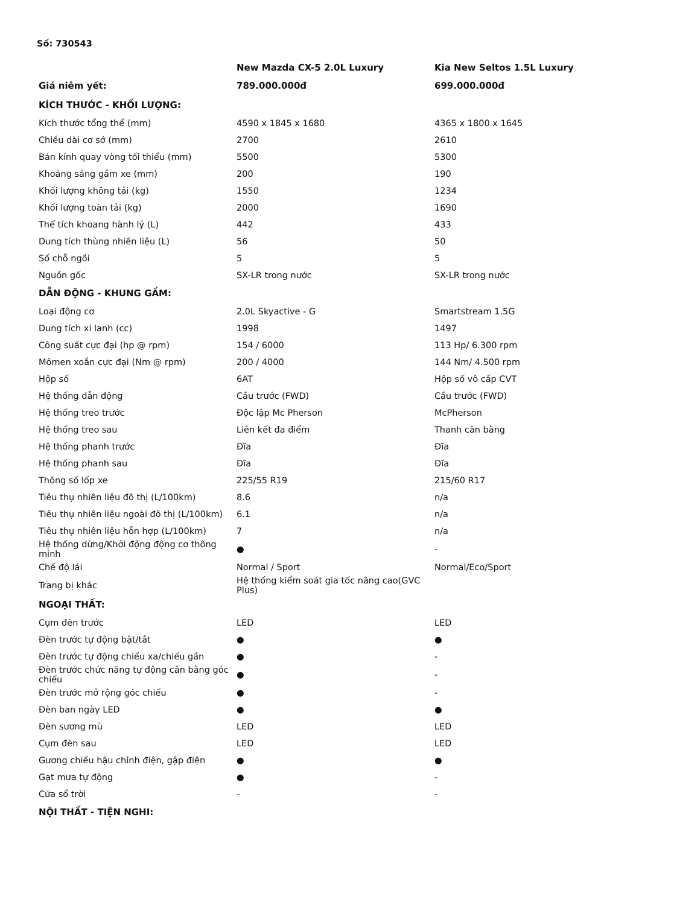Số: 730543
| | New Mazda CX-5 2.0L Luxury | Kia New Seltos 1.5L Luxury |
| --- | --- | --- |
| Giá niêm yết: | 789.000.000đ | 699.000.000đ |
| KÍCH THƯỚC - KHỐI LƯỢNG: | | |
| Kích thước tổng thể (mm) | 4590 x 1845 x 1680 | 4365 x 1800 x 1645 |
| Chiều dài cơ sở (mm) | 2700 | 2610 |
| Bán kính quay vòng tối thiểu (mm) | 5500 | 5300 |
| Khoảng sáng gầm xe (mm) | 200 | 190 |
| Khối lượng không tải (kg) | 1550 | 1234 |
| Khối lượng toàn tải (kg) | 2000 | 1690 |
| Thể tích khoang hành lý (L) | 442 | 433 |
| Dung tích thùng nhiên liệu (L) | 56 | 50 |
| Số chỗ ngồi | 5 | 5 |
| Nguồn gốc | SX-LR trong nước | SX-LR trong nước |
| DẪN ĐỘNG - KHUNG GẦM: | | |
| Loại động cơ | 2.0L Skyactive - G | Smartstream 1.5G |
| Dung tích xi lanh (cc) | 1998 | 1497 |
| Công suất cực đại (hp @ rpm) | 154 / 6000 | 113 Hp/ 6.300 rpm |
| Mômen xoắn cực đại (Nm @ rpm) | 200 / 4000 | 144 Nm/ 4.500 rpm |
| Hộp số | 6AT | Hộp số vô cấp CVT |
| Hệ thống dẫn động | Cầu trước (FWD) | Cầu trước (FWD) |
| Hệ thống treo trước | Độc lập Mc Pherson | McPherson |
| Hệ thống treo sau | Liên kết đa điểm | Thanh cân bằng |
| Hệ thống phanh trước | Đĩa | Đĩa |
| Hệ thống phanh sau | Đĩa | Đĩa |
| Thông số lốp xe | 225/55 R19 | 215/60 R17 |
| Tiêu thụ nhiên liệu đô thị (L/100km) | 8.6 | n/a |
| Tiêu thụ nhiên liệu ngoài đô thị (L/100km) | 6.1 | n/a |
| Tiêu thụ nhiên liệu hỗn hợp (L/100km) | 7 | n/a |
| Hệ thống dừng/Khởi động động cơ thông minh | ● | - |
| Chế độ lái | Normal / Sport | Normal/Eco/Sport |
| Trang bị khác | Hệ thống kiểm soát gia tốc nâng cao(GVC Plus) | |
| NGOẠI THẤT: | | |
| Cụm đèn trước | LED | LED |
| Đèn trước tự động bật/tắt | ● | ● |
| Đèn trước tự động chiếu xa/chiếu gần | ● | - |
| Đèn trước chức năng tự động cân bằng góc chiếu | ● | - |
| Đèn trước mở rộng góc chiếu | ● | - |
| Đèn ban ngày LED | ● | ● |
| Đèn sương mù | LED | LED |
| Cụm đèn sau | LED | LED |
| Gương chiếu hậu chỉnh điện, gập điện | ● | ● |
| Gạt mưa tự động | ● | - |
| Cửa sổ trời | - | - |
| NỘI THẤT - TIỆN NGHI: | | |